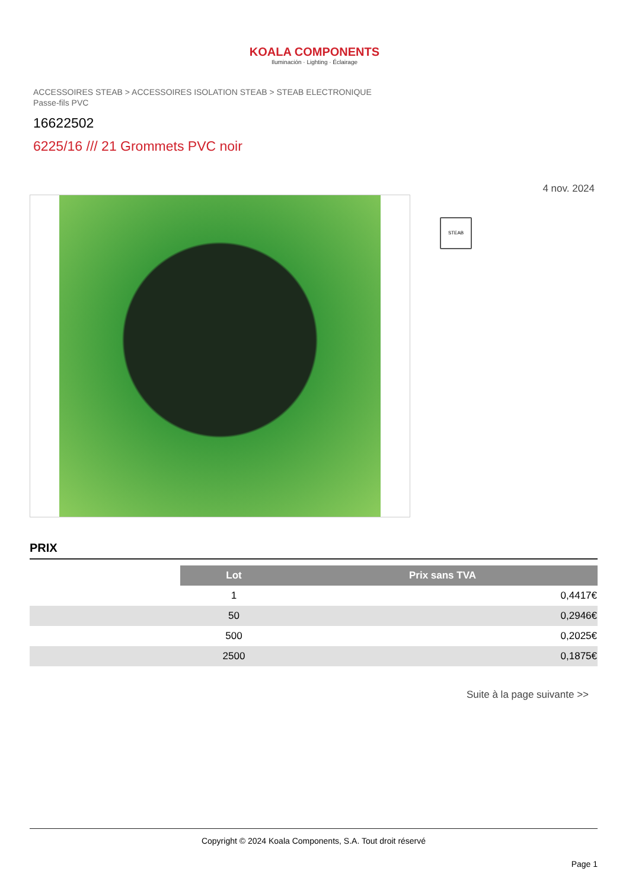KOALA COMPONENTS
Iluminación · Lighting · Éclairage
ACCESSOIRES STEAB > ACCESSOIRES ISOLATION STEAB > STEAB ELECTRONIQUE
Passe-fils PVC
16622502
6225/16 /// 21 Grommets PVC noir
4 nov. 2024
STEAB
PRIX
| | Lot | Prix sans TVA |
| | 1 | 0,4417€ |
| | 50 | 0,2946€ |
| | 500 | 0,2025€ |
| | 2500 | 0,1875€ |
Suite à la page suivante >>
Copyright © 2024 Koala Components, S.A. Tout droit réservé
Page 1